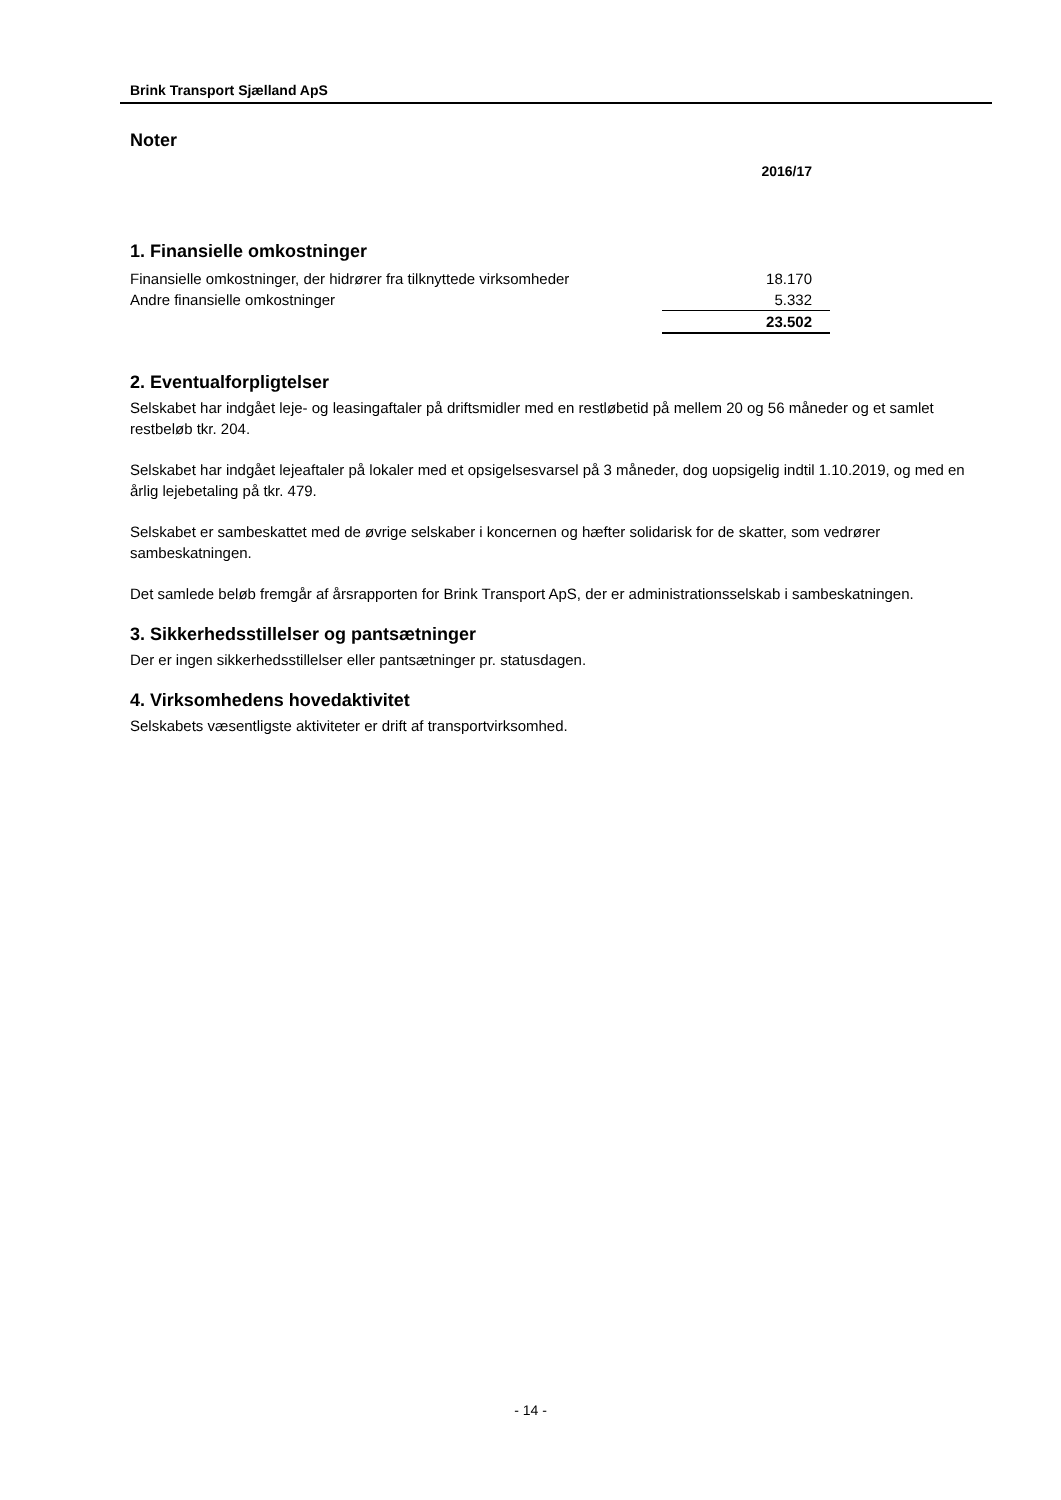Brink Transport Sjælland ApS
Noter
| | 2016/17 |
| --- | --- |
| 1. Finansielle omkostninger | |
| Finansielle omkostninger, der hidrører fra tilknyttede virksomheder | 18.170 |
| Andre finansielle omkostninger | 5.332 |
| | 23.502 |
2. Eventualforpligtelser
Selskabet har indgået leje- og leasingaftaler på driftsmidler med en restløbetid på mellem 20 og 56 måneder og et samlet restbeløb tkr. 204.
Selskabet har indgået lejeaftaler på lokaler med et opsigelsesvarsel på 3 måneder, dog uopsigelig indtil 1.10.2019, og med en årlig lejebetaling på tkr. 479.
Selskabet er sambeskattet med de øvrige selskaber i koncernen og hæfter solidarisk for de skatter, som vedrører sambeskatningen.
Det samlede beløb fremgår af årsrapporten for Brink Transport ApS, der er administrationsselskab i sambeskatningen.
3. Sikkerhedsstillelser og pantsætninger
Der er ingen sikkerhedsstillelser eller pantsætninger pr. statusdagen.
4. Virksomhedens hovedaktivitet
Selskabets væsentligste aktiviteter er drift af transportvirksomhed.
- 14 -